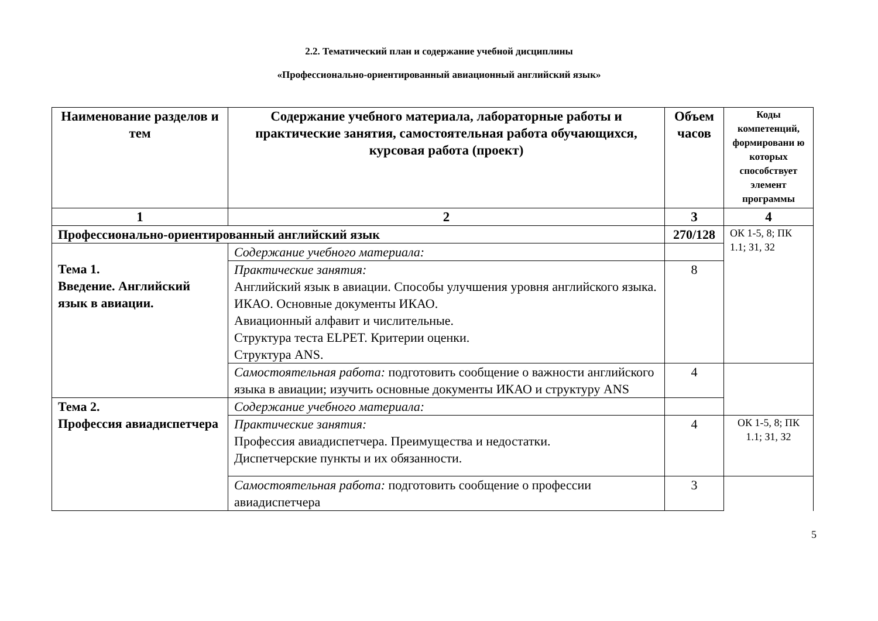2.2. Тематический план и содержание учебной дисциплины
«Профессионально-ориентированный авиационный английский язык»
| Наименование разделов и тем | Содержание учебного материала, лабораторные работы и практические занятия, самостоятельная работа обучающихся, курсовая работа (проект) | Объем часов | Коды компетенций, формировани ю которых способствует элемент программы |
| --- | --- | --- | --- |
| 1 | 2 | 3 | 4 |
| Профессионально-ориентированный английский язык | | 270/128 | ОК 1-5, 8; ПК 1.1; З1, З2 |
| Тема 1. Введение. Английский язык в авиации. | Содержание учебного материала: | | |
| | Практические занятия: Английский язык в авиации. Способы улучшения уровня английского языка. ИКАО. Основные документы ИКАО. Авиационный алфавит и числительные. Структура теста ELPET. Критерии оценки. Структура ANS. | 8 | |
| | Самостоятельная работа: подготовить сообщение о важности английского языка в авиации; изучить основные документы ИКАО и структуру ANS | 4 | |
| Тема 2. Профессия авиадиспетчера | Содержание учебного материала: | | |
| | Практические занятия: Профессия авиадиспетчера. Преимущества и недостатки. Диспетчерские пункты и их обязанности. | 4 | ОК 1-5, 8; ПК 1.1; З1, З2 |
| | Самостоятельная работа: подготовить сообщение о профессии авиадиспетчера | 3 | |
5